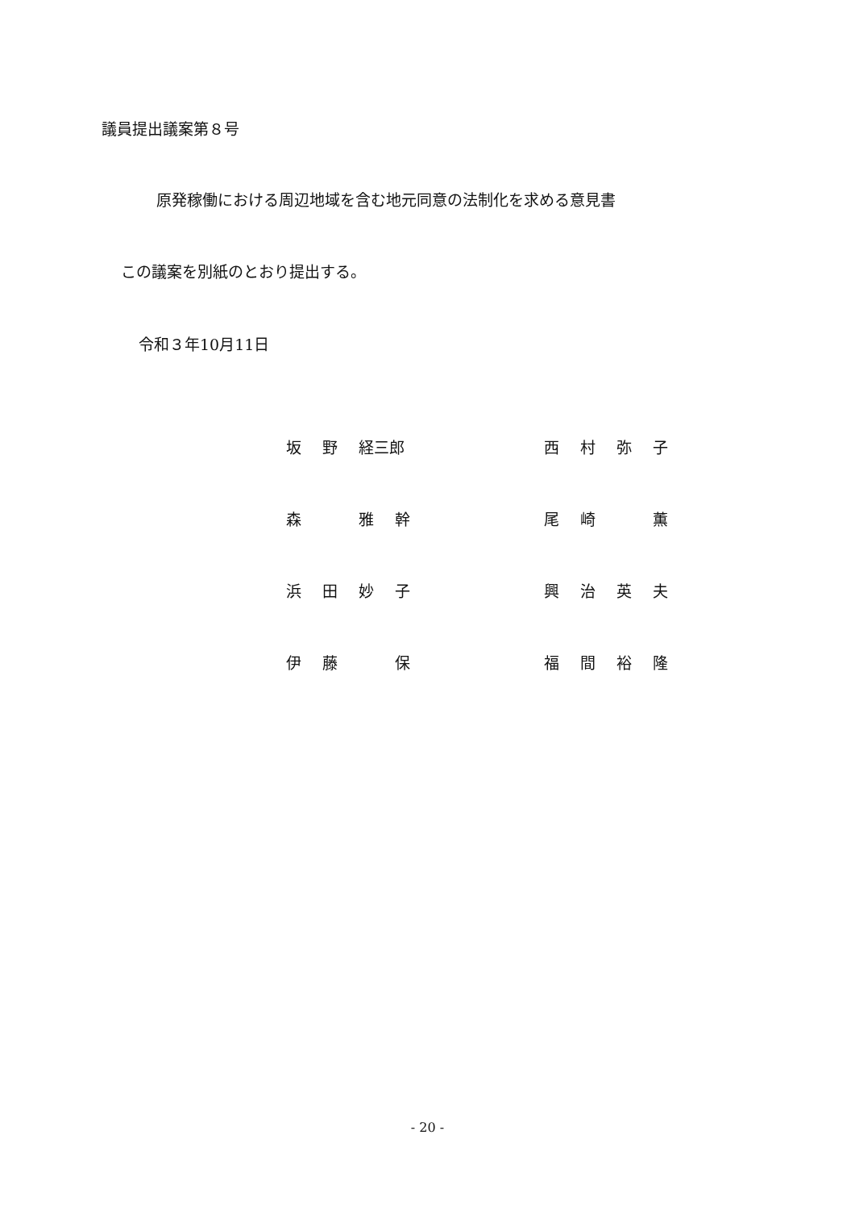議員提出議案第８号
原発稼働における周辺地域を含む地元同意の法制化を求める意見書
この議案を別紙のとおり提出する。
令和３年10月11日
坂野 経三郎 西村弥子
森 雅幹 尾崎 薫
浜田妙子 興治英夫
伊藤 保 福間裕隆
- 20 -